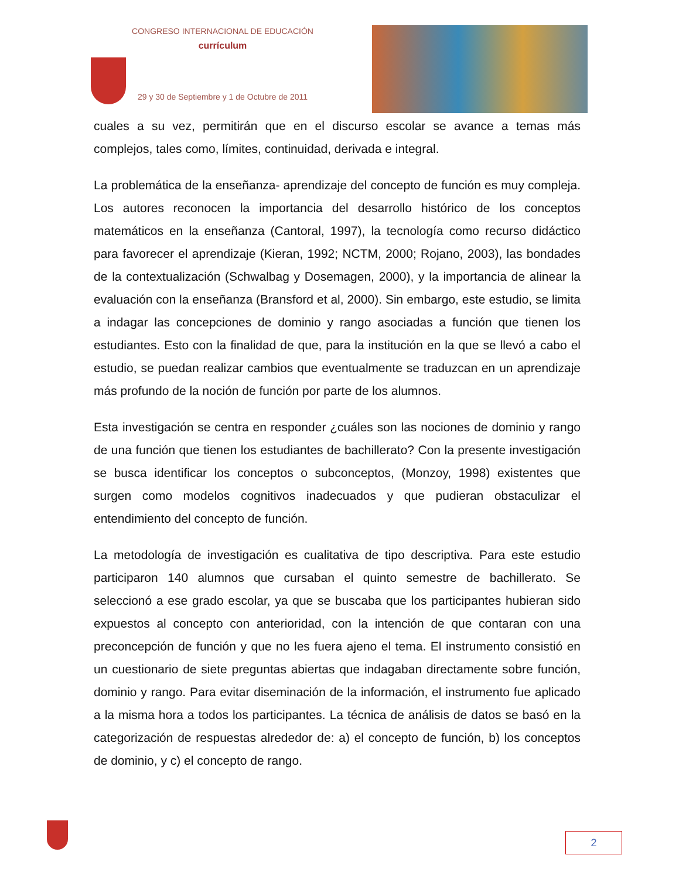CONGRESO INTERNACIONAL DE EDUCACIÓN
currículum
29 y 30 de Septiembre y 1 de Octubre de 2011
cuales a su vez, permitirán que en el discurso escolar se avance a temas más complejos, tales como, límites, continuidad, derivada e integral.
La problemática de la enseñanza- aprendizaje del concepto de función es muy compleja. Los autores reconocen la importancia del desarrollo histórico de los conceptos matemáticos en la enseñanza (Cantoral, 1997), la tecnología como recurso didáctico para favorecer el aprendizaje (Kieran, 1992; NCTM, 2000; Rojano, 2003), las bondades de la contextualización (Schwalbag y Dosemagen, 2000), y la importancia de alinear la evaluación con la enseñanza (Bransford et al, 2000). Sin embargo, este estudio, se limita a indagar las concepciones de dominio y rango asociadas a función que tienen los estudiantes. Esto con la finalidad de que, para la institución en la que se llevó a cabo el estudio, se puedan realizar cambios que eventualmente se traduzcan en un aprendizaje más profundo de la noción de función por parte de los alumnos.
Esta investigación se centra en responder ¿cuáles son las nociones de dominio y rango de una función que tienen los estudiantes de bachillerato? Con la presente investigación se busca identificar los conceptos o subconceptos, (Monzoy, 1998) existentes que surgen como modelos cognitivos inadecuados y que pudieran obstaculizar el entendimiento del concepto de función.
La metodología de investigación es cualitativa de tipo descriptiva. Para este estudio participaron 140 alumnos que cursaban el quinto semestre de bachillerato. Se seleccionó a ese grado escolar, ya que se buscaba que los participantes hubieran sido expuestos al concepto con anterioridad, con la intención de que contaran con una preconcepción de función y que no les fuera ajeno el tema. El instrumento consistió en un cuestionario de siete preguntas abiertas que indagaban directamente sobre función, dominio y rango. Para evitar diseminación de la información, el instrumento fue aplicado a la misma hora a todos los participantes. La técnica de análisis de datos se basó en la categorización de respuestas alrededor de: a) el concepto de función, b) los conceptos de dominio, y c) el concepto de rango.
2